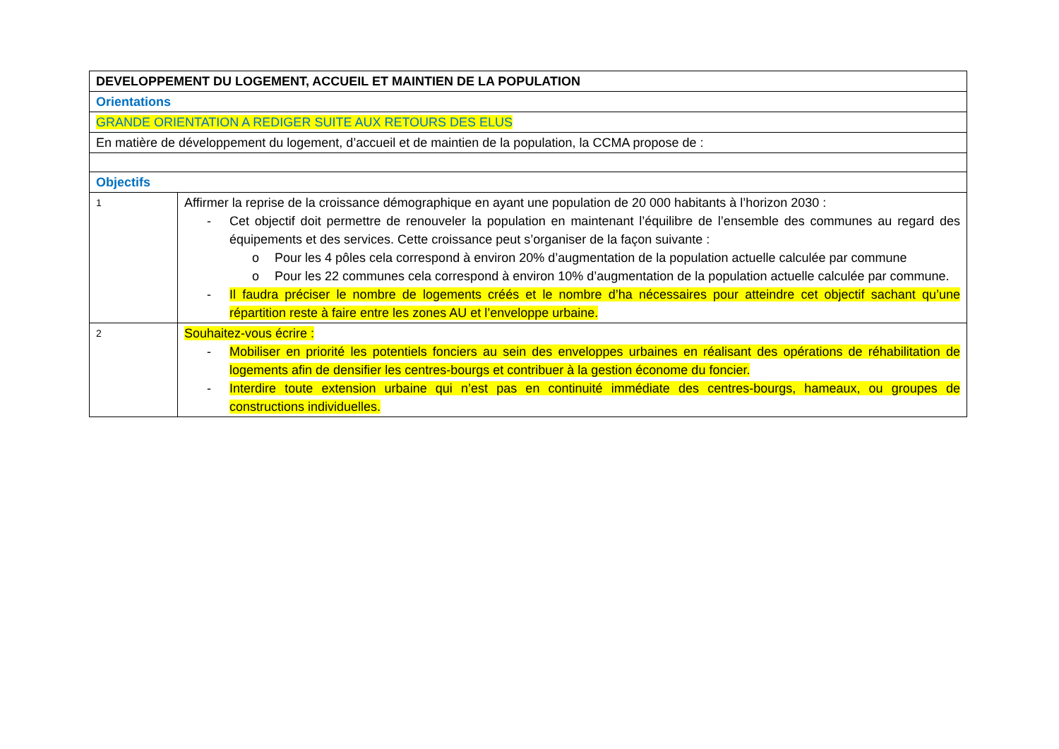| DEVELOPPEMENT DU LOGEMENT, ACCUEIL ET MAINTIEN DE LA POPULATION | |
| Orientations | |
| GRANDE ORIENTATION A REDIGER SUITE AUX RETOURS DES ELUS | |
| En matière de développement du logement, d’accueil et de maintien de la population, la CCMA propose de : | |
| Objectifs | |
| 1 | Affirmer la reprise de la croissance démographique en ayant une population de 20 000 habitants à l’horizon 2030 : - Cet objectif doit permettre de renouveler la population en maintenant l’équilibre de l’ensemble des communes au regard des équipements et des services. Cette croissance peut s’organiser de la façon suivante : o Pour les 4 pôles cela correspond à environ 20% d’augmentation de la population actuelle calculée par commune o Pour les 22 communes cela correspond à environ 10% d’augmentation de la population actuelle calculée par commune. - Il faudra préciser le nombre de logements créés et le nombre d’ha nécessaires pour atteindre cet objectif sachant qu’une répartition reste à faire entre les zones AU et l’enveloppe urbaine. |
| 2 | Souhaitez-vous écrire : - Mobiliser en priorité les potentiels fonciers au sein des enveloppes urbaines en réalisant des opérations de réhabilitation de logements afin de densifier les centres-bourgs et contribuer à la gestion économe du foncier. - Interdire toute extension urbaine qui n’est pas en continuité immédiate des centres-bourgs, hameaux, ou groupes de constructions individuelles. |